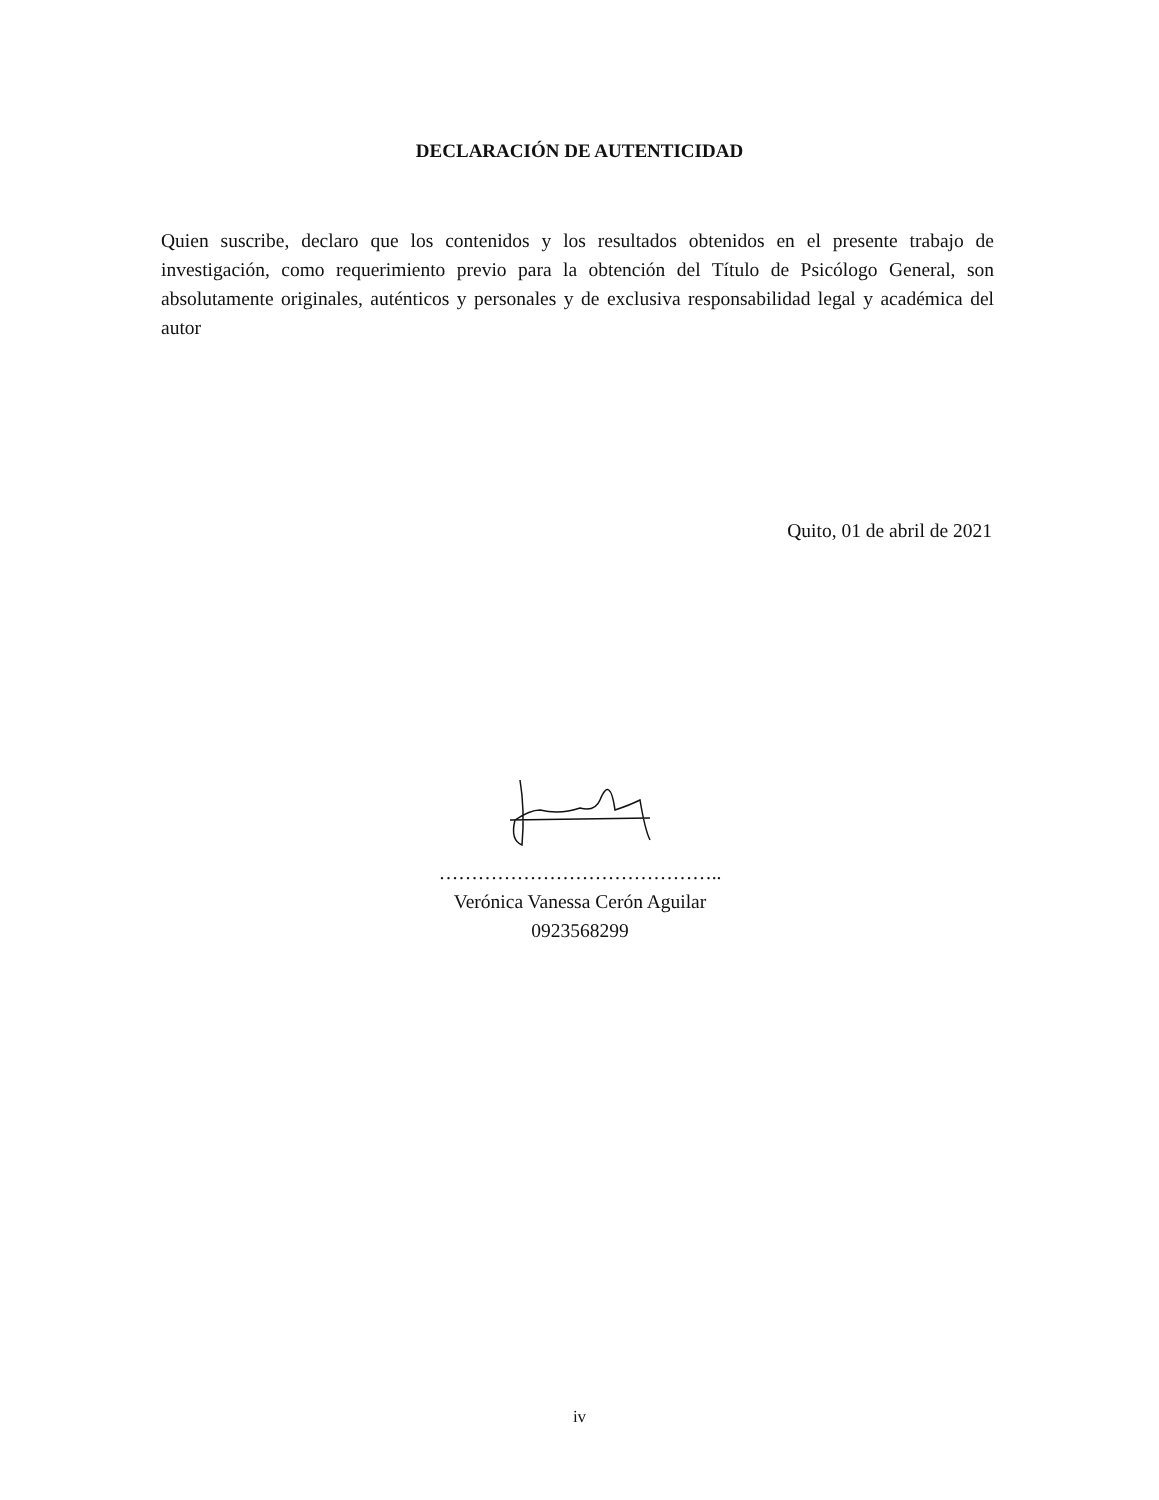DECLARACIÓN DE AUTENTICIDAD
Quien suscribe, declaro que los contenidos y los resultados obtenidos en el presente trabajo de investigación, como requerimiento previo para la obtención del Título de Psicólogo General, son absolutamente originales, auténticos y personales y de exclusiva responsabilidad legal y académica del autor
Quito, 01 de abril de 2021
……………………………………..
Verónica Vanessa Cerón Aguilar
0923568299
iv